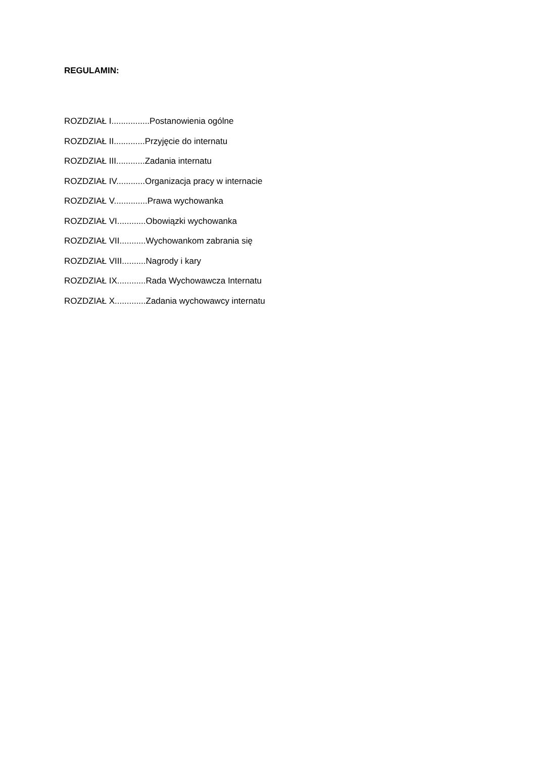REGULAMIN:
ROZDZIAŁ I................Postanowienia ogólne
ROZDZIAŁ II.............Przyjęcie do internatu
ROZDZIAŁ III............Zadania internatu
ROZDZIAŁ IV............Organizacja pracy w internacie
ROZDZIAŁ V..............Prawa wychowanka
ROZDZIAŁ VI............Obowiązki wychowanka
ROZDZIAŁ VII...........Wychowankom zabrania się
ROZDZIAŁ VIII..........Nagrody i kary
ROZDZIAŁ IX............Rada Wychowawcza Internatu
ROZDZIAŁ X.............Zadania wychowawcy internatu